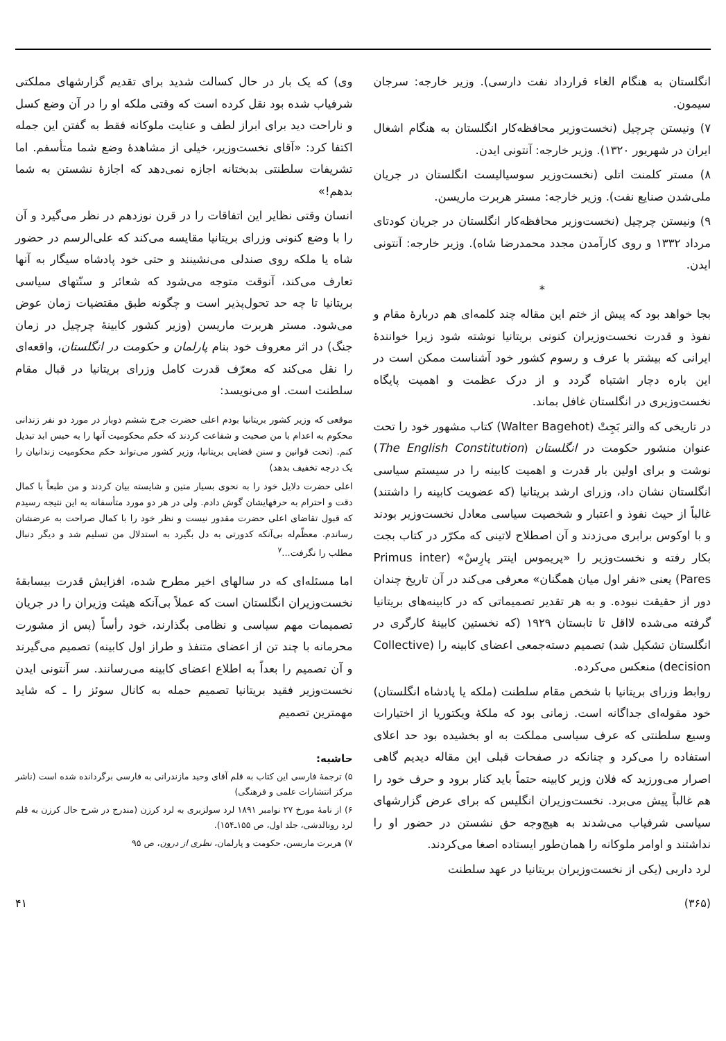انگلستان به هنگام الغاء قرارداد نفت دارسی). وزیر خارجه: سرجان سیمون.
۷) ونیستن چرچیل (نخست‌وزیر محافظه‌کار انگلستان به هنگام اشغال ایران در شهریور ۱۳۲۰). وزیر خارجه: آنتونی ایدن.
۸) مستر کلمنت اتلی (نخست‌وزیر سوسیالیست انگلستان در جریان ملی‌شدن صنایع نفت). وزیر خارجه: مستر هربرت ماریسن.
۹) ونیستن چرچیل (نخست‌وزیر محافظه‌کار انگلستان در جریان کودتای مرداد ۱۳۳۲ و روی کارآمدن مجدد محمدرضا شاه). وزیر خارجه: آنتونی ایدن.
*
بجا خواهد بود که پیش از ختم این مقاله چند کلمه‌ای هم دربارهٔ مقام و نفوذ و قدرت نخست‌وزیران کنونی بریتانیا نوشته شود زیرا خوانندهٔ ایرانی که بیشتر با عرف و رسوم کشور خود آشناست ممکن است در این باره دچار اشتباه گردد و از درک عظمت و اهمیت پایگاه نخست‌وزیری در انگلستان غافل بماند.
در تاریخی که والتر بَجِتْ (Walter Bagehot) کتاب مشهور خود را تحت عنوان منشور حکومت در انگلستان (The English Constitution) نوشت و برای اولین بار قدرت و اهمیت کابینه را در سیستم سیاسی انگلستان نشان داد، وزرای ارشد بریتانیا (که عضویت کابینه را داشتند) غالباً از حیث نفوذ و اعتبار و شخصیت سیاسی معادل نخست‌وزیر بودند و با اوکوس برابری می‌زدند و آن اصطلاح لاتینی که مکرّر در کتاب بجت بکار رفته و نخست‌وزیر را «پریموس اینتر پارِسْ» (Primus inter Pares) یعنی «نفر اول میان همگنان» معرفی می‌کند در آن تاریخ چندان دور از حقیقت نبوده. و به هر تقدیر تصمیماتی که در کابینه‌های بریتانیا گرفته می‌شده لااقل تا تابستان ۱۹۲۹ (که نخستین کابینهٔ کارگری در انگلستان تشکیل شد) تصمیم دسته‌جمعی اعضای کابینه را (Collective decision) منعکس می‌کرده.
روابط وزرای بریتانیا با شخص مقام سلطنت (ملکه یا پادشاه انگلستان) خود مقوله‌ای جداگانه است. زمانی بود که ملکهٔ ویکتوریا از اختیارات وسیع سلطنتی که عرف سیاسی مملکت به او بخشیده بود حد اعلای استفاده را می‌کرد و چنانکه در صفحات قبلی این مقاله دیدیم گاهی اصرار می‌ورزید که فلان وزیر کابینه حتماً باید کنار برود و حرف خود را هم غالباً پیش می‌برد. نخست‌وزیران انگلیس که برای عرض گزارشهای سیاسی شرفیاب می‌شدند به هیچ‌وجه حق نشستن در حضور او را نداشتند و اوامر ملوکانه را همان‌طور ایستاده اصغا می‌کردند.
لرد داربی (یکی از نخست‌وزیران بریتانیا در عهد سلطنت
وی) که یک بار در حال کسالت شدید برای تقدیم گزارشهای مملکتی شرفیاب شده بود نقل کرده است که وقتی ملکه او را در آن وضع کسل و ناراحت دید برای ابراز لطف و عنایت ملوکانه فقط به گفتن این جمله اکتفا کرد: «آقای نخست‌وزیر، خیلی از مشاهدهٔ وضع شما متأسفم. اما تشریفات سلطنتی بدبختانه اجازه نمی‌دهد که اجازهٔ نشستن به شما بدهم!»
انسان وقتی نظایر این اتفاقات را در قرن نوزدهم در نظر می‌گیرد و آن را با وضع کنونی وزرای بریتانیا مقایسه می‌کند که علی‌الرسم در حضور شاه یا ملکه روی صندلی می‌نشینند و حتی خود پادشاه سیگار به آنها تعارف می‌کند، آنوقت متوجه می‌شود که شعائر و سنّتهای سیاسی بریتانیا تا چه حد تحول‌پذیر است و چگونه طبق مقتضیات زمان عوض می‌شود. مستر هربرت ماریسن (وزیر کشور کابینهٔ چرچیل در زمان جنگ) در اثر معروف خود بنام پارلمان و حکومت در انگلستان، واقعه‌ای را نقل می‌کند که معرّف قدرت کامل وزرای بریتانیا در قبال مقام سلطنت است. او می‌نویسد:
موقعی که وزیر کشور بریتانیا بودم اعلی حضرت جرج ششم دوبار در مورد دو نفر زندانی محکوم به اعدام با من صحبت و شفاعت کردند که حکم محکومیت آنها را به حبس ابد تبدیل کنم. (تحت قوانین و سنن قضایی بریتانیا، وزیر کشور می‌تواند حکم محکومیت زندانیان را یک درجه تخفیف بدهد)
اعلی حضرت دلایل خود را به نحوی بسیار متین و شایسته بیان کردند و من طبعاً با کمال دقت و احترام به حرفهایشان گوش دادم. ولی در هر دو مورد متأسفانه به این نتیجه رسیدم که قبول تقاضای اعلی حضرت مقدور نیست و نظر خود را با کمال صراحت به عرضشان رساندم. معظّم‌له بی‌آنکه کدورتی به دل بگیرد به استدلال من تسلیم شد و دیگر دنبال مطلب را نگرفت...<sup>۷</sup>
اما مسئله‌ای که در سالهای اخیر مطرح شده، افزایش قدرت بیسابقهٔ نخست‌وزیران انگلستان است که عملاً بی‌آنکه هیئت وزیران را در جریان تصمیمات مهم سیاسی و نظامی بگذارند، خود رأساً (پس از مشورت محرمانه با چند تن از اعضای متنفذ و طراز اول کابینه) تصمیم می‌گیرند و آن تصمیم را بعداً به اطلاع اعضای کابینه می‌رسانند. سر آنتونی ایدن نخست‌وزیر فقید بریتانیا تصمیم حمله به کانال سوئز را ـ که شاید مهمترین تصمیم
حاشیه:
۵) ترجمهٔ فارسی این کتاب به قلم آقای وحید مازندرانی به فارسی برگردانده شده است (ناشر مرکز انتشارات علمی و فرهنگی)
۶) از نامهٔ مورخ ۲۷ نوامبر ۱۸۹۱ لرد سولزبری به لرد کرزن (مندرج در شرح حال کرزن به قلم لرد رونالدشی، جلد اول، ص ۱۵۵ـ۱۵۴).
۷) هربرت ماریسن، حکومت و پارلمان، نظری از درون، ص ۹۵
(۳۶۵) ۴۱